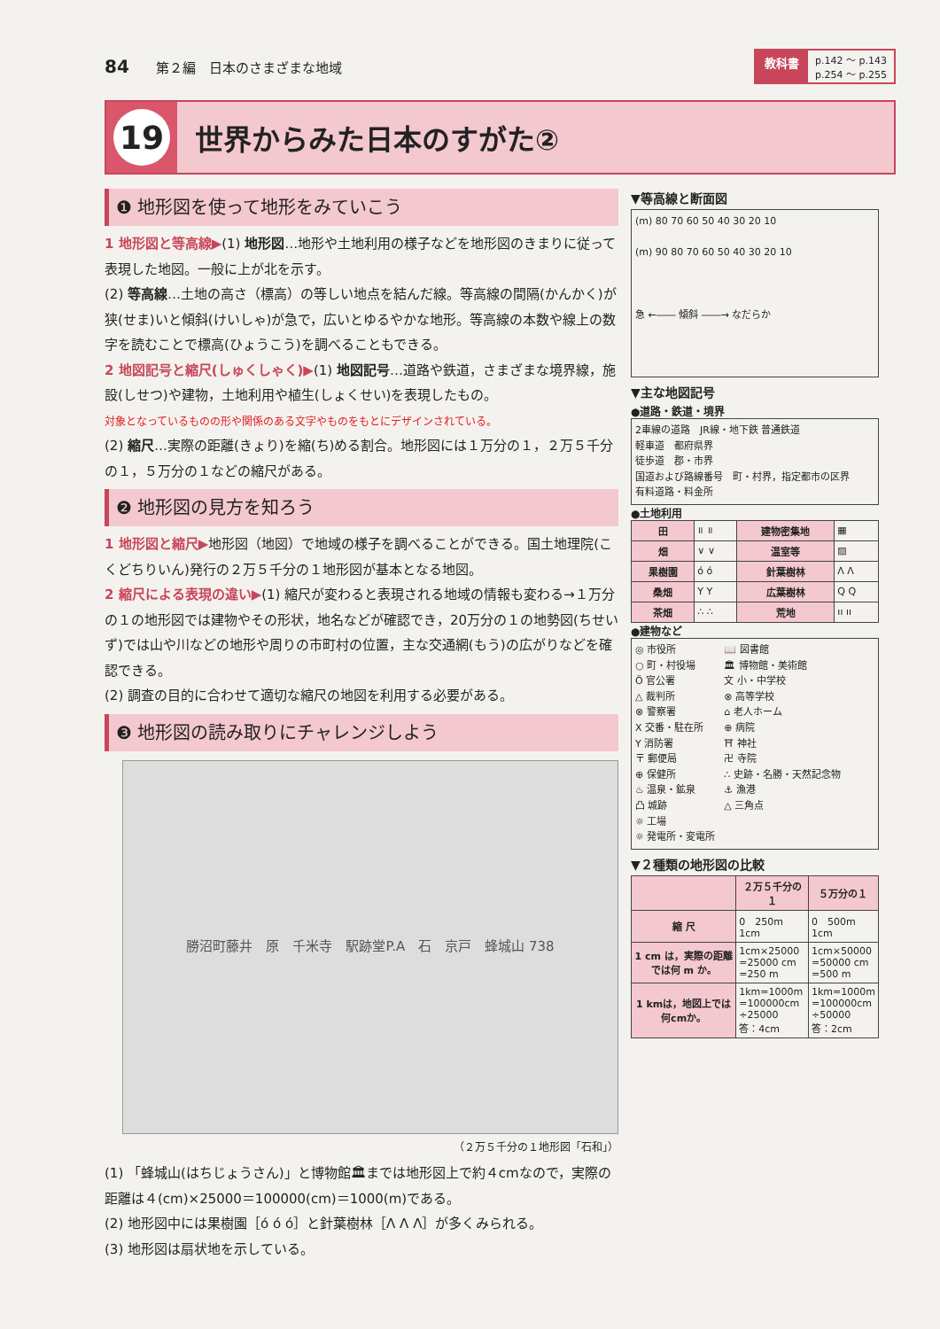84　　第２編　日本のさまざまな地域
教科書 p.142 ～ p.143
p.254 ～ p.255
19
世界からみた日本のすがた②
❶ 地形図を使って地形をみていこう
1 地形図と等高線▶(1) 地形図…地形や土地利用の様子などを地形図のきまりに従って表現した地図。一般に上が北を示す。
(2) 等高線…土地の高さ（標高）の等しい地点を結んだ線。等高線の間隔(かんかく)が狭(せま)いと傾斜(けいしゃ)が急で，広いとゆるやかな地形。等高線の本数や線上の数字を読むことで標高(ひょうこう)を調べることもできる。
2 地図記号と縮尺(しゅくしゃく)▶(1) 地図記号…道路や鉄道，さまざまな境界線，施設(しせつ)や建物，土地利用や植生(しょくせい)を表現したもの。
対象となっているものの形や関係のある文字やものをもとにデザインされている。
(2) 縮尺…実際の距離(きょり)を縮(ち)める割合。地形図には１万分の１，２万５千分の１，５万分の１などの縮尺がある。
❷ 地形図の見方を知ろう
1 地形図と縮尺▶地形図（地図）で地域の様子を調べることができる。国土地理院(こくどちりいん)発行の２万５千分の１地形図が基本となる地図。
2 縮尺による表現の違い▶(1) 縮尺が変わると表現される地域の情報も変わる→１万分の１の地形図では建物やその形状，地名などが確認でき，20万分の１の地勢図(ちせいず)では山や川などの地形や周りの市町村の位置，主な交通網(もう)の広がりなどを確認できる。
(2) 調査の目的に合わせて適切な縮尺の地図を利用する必要がある。
❸ 地形図の読み取りにチャレンジしよう
勝沼町藤井　原　千米寺　駅跡堂P.A　石　京戸　蜂城山 738
（２万５千分の１地形図「石和」）
(1) 「蜂城山(はちじょうさん)」と博物館🏛までは地形図上で約４cmなので，実際の距離は４(cm)×25000＝100000(cm)＝1000(m)である。
(2) 地形図中には果樹園［ό ό ό］と針葉樹林［Λ Λ Λ］が多くみられる。
(3) 地形図は扇状地を示している。
▼等高線と断面図
(m) 80 70 60 50 40 30 20 10
(m) 90 80 70 60 50 40 30 20 10
急 ←―― 傾斜 ――→ なだらか
▼主な地図記号
●道路・鉄道・境界
2車線の道路　JR線・地下鉄 普通鉄道
軽車道　都府県界
徒歩道　郡・市界
国道および路線番号　町・村界，指定都市の区界
有料道路・料金所
●土地利用
| 田 | ॥ ॥ | 建物密集地 | ▦ |
| 畑 | ∨ ∨ | 温室等 | ▨ |
| 果樹園 | ό ό | 針葉樹林 | Λ Λ |
| 桑畑 | Y Y | 広葉樹林 | Q Q |
| 茶畑 | ∴ ∴ | 荒地 | ıı ıı |
●建物など
◎ 市役所
○ 町・村役場
Ö 官公署
△ 裁判所
⊗ 警察署
X 交番・駐在所
Y 消防署
〒 郵便局
⊕ 保健所
♨ 温泉・鉱泉
凸 城跡
☼ 工場
☼ 発電所・変電所
📖 図書館
🏛 博物館・美術館
文 小・中学校
⊗ 高等学校
⌂ 老人ホーム
⊕ 病院
⛩ 神社
卍 寺院
∴ 史跡・名勝・天然記念物
⚓ 漁港
△ 三角点
▼２種類の地形図の比較
| | ２万５千分の１ | ５万分の１ |
| --- | --- | --- |
| 縮 尺 | 0 250m 1cm | 0 500m 1cm |
| 1 cm は，実際の距離では何 m か。 | 1cm×25000 =25000 cm =250 m | 1cm×50000 =50000 cm =500 m |
| 1 kmは，地図上では何cmか。 | 1km=1000m =100000cm ÷25000 答：4cm | 1km=1000m =100000cm ÷50000 答：2cm |